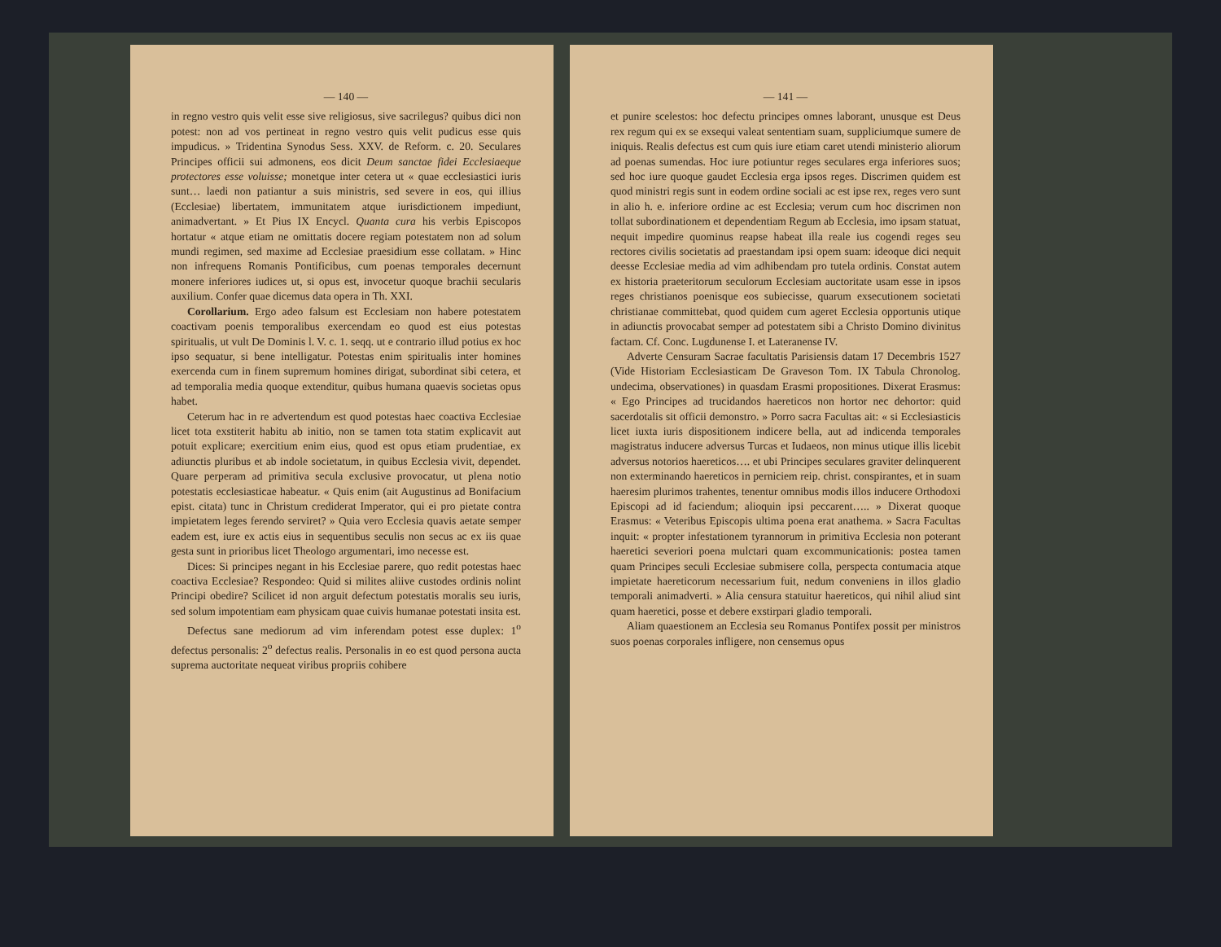— 140 —
in regno vestro quis velit esse sive religiosus, sive sacrilegus? quibus dici non potest: non ad vos pertineat in regno vestro quis velit pudicus esse quis impudicus. » Tridentina Synodus Sess. XXV. de Reform. c. 20. Seculares Principes officii sui admonens, eos dicit Deum sanctae fidei Ecclesiaeque protectores esse voluisse; monetque inter cetera ut « quae ecclesiastici iuris sunt… laedi non patiantur a suis ministris, sed severe in eos, qui illius (Ecclesiae) libertatem, immunitatem atque iurisdictionem impediunt, animadvertant. » Et Pius IX Encycl. Quanta cura his verbis Episcopos hortatur « atque etiam ne omittatis docere regiam potestatem non ad solum mundi regimen, sed maxime ad Ecclesiae praesidium esse collatam. » Hinc non infrequens Romanis Pontificibus, cum poenas temporales decernunt monere inferiores iudices ut, si opus est, invocetur quoque brachii secularis auxilium. Confer quae dicemus data opera in Th. XXI.
Corollarium. Ergo adeo falsum est Ecclesiam non habere potestatem coactivam poenis temporalibus exercendam eo quod est eius potestas spiritualis, ut vult De Dominis l. V. c. 1. seqq. ut e contrario illud potius ex hoc ipso sequatur, si bene intelligatur. Potestas enim spiritualis inter homines exercenda cum in finem supremum homines dirigat, subordinat sibi cetera, et ad temporalia media quoque extenditur, quibus humana quaevis societas opus habet.
Ceterum hac in re advertendum est quod potestas haec coactiva Ecclesiae licet tota exstiterit habitu ab initio, non se tamen tota statim explicavit aut potuit explicare; exercitium enim eius, quod est opus etiam prudentiae, ex adiunctis pluribus et ab indole societatum, in quibus Ecclesia vivit, dependet. Quare perperam ad primitiva secula exclusive provocatur, ut plena notio potestatis ecclesiasticae habeatur. « Quis enim (ait Augustinus ad Bonifacium epist. citata) tunc in Christum crediderat Imperator, qui ei pro pietate contra impietatem leges ferendo serviret? » Quia vero Ecclesia quavis aetate semper eadem est, iure ex actis eius in sequentibus seculis non secus ac ex iis quae gesta sunt in prioribus licet Theologo argumentari, imo necesse est.
Dices: Si principes negant in his Ecclesiae parere, quo redit potestas haec coactiva Ecclesiae? Respondeo: Quid si milites aliive custodes ordinis nolint Principi obedire? Scilicet id non arguit defectum potestatis moralis seu iuris, sed solum impotentiam eam physicam quae cuivis humanae potestati insita est.
Defectus sane mediorum ad vim inferendam potest esse duplex: 1<sup>o</sup> defectus personalis: 2<sup>o</sup> defectus realis. Personalis in eo est quod persona aucta suprema auctoritate nequeat viribus propriis cohibere
— 141 —
et punire scelestos: hoc defectu principes omnes laborant, unusque est Deus rex regum qui ex se exsequi valeat sententiam suam, suppliciumque sumere de iniquis. Realis defectus est cum quis iure etiam caret utendi ministerio aliorum ad poenas sumendas. Hoc iure potiuntur reges seculares erga inferiores suos; sed hoc iure quoque gaudet Ecclesia erga ipsos reges. Discrimen quidem est quod ministri regis sunt in eodem ordine sociali ac est ipse rex, reges vero sunt in alio h. e. inferiore ordine ac est Ecclesia; verum cum hoc discrimen non tollat subordinationem et dependentiam Regum ab Ecclesia, imo ipsam statuat, nequit impedire quominus reapse habeat illa reale ius cogendi reges seu rectores civilis societatis ad praestandam ipsi opem suam: ideoque dici nequit deesse Ecclesiae media ad vim adhibendam pro tutela ordinis. Constat autem ex historia praeteritorum seculorum Ecclesiam auctoritate usam esse in ipsos reges christianos poenisque eos subiecisse, quarum exsecutionem societati christianae committebat, quod quidem cum ageret Ecclesia opportunis utique in adiunctis provocabat semper ad potestatem sibi a Christo Domino divinitus factam. Cf. Conc. Lugdunense I. et Lateranense IV.
Adverte Censuram Sacrae facultatis Parisiensis datam 17 Decembris 1527 (Vide Historiam Ecclesiasticam De Graveson Tom. IX Tabula Chronolog. undecima, observationes) in quasdam Erasmi propositiones. Dixerat Erasmus: « Ego Principes ad trucidandos haereticos non hortor nec dehortor: quid sacerdotalis sit officii demonstro. » Porro sacra Facultas ait: « si Ecclesiasticis licet iuxta iuris dispositionem indicere bella, aut ad indicenda temporales magistratus inducere adversus Turcas et Iudaeos, non minus utique illis licebit adversus notorios haereticos…. et ubi Principes seculares graviter delinquerent non exterminando haereticos in perniciem reip. christ. conspirantes, et in suam haeresim plurimos trahentes, tenentur omnibus modis illos inducere Orthodoxi Episcopi ad id faciendum; alioquin ipsi peccarent….. » Dixerat quoque Erasmus: « Veteribus Episcopis ultima poena erat anathema. » Sacra Facultas inquit: « propter infestationem tyrannorum in primitiva Ecclesia non poterant haeretici severiori poena mulctari quam excommunicationis: postea tamen quam Principes seculi Ecclesiae submisere colla, perspecta contumacia atque impietate haereticorum necessarium fuit, nedum conveniens in illos gladio temporali animadverti. » Alia censura statuitur haereticos, qui nihil aliud sint quam haeretici, posse et debere exstirpari gladio temporali.
Aliam quaestionem an Ecclesia seu Romanus Pontifex possit per ministros suos poenas corporales infligere, non censemus opus